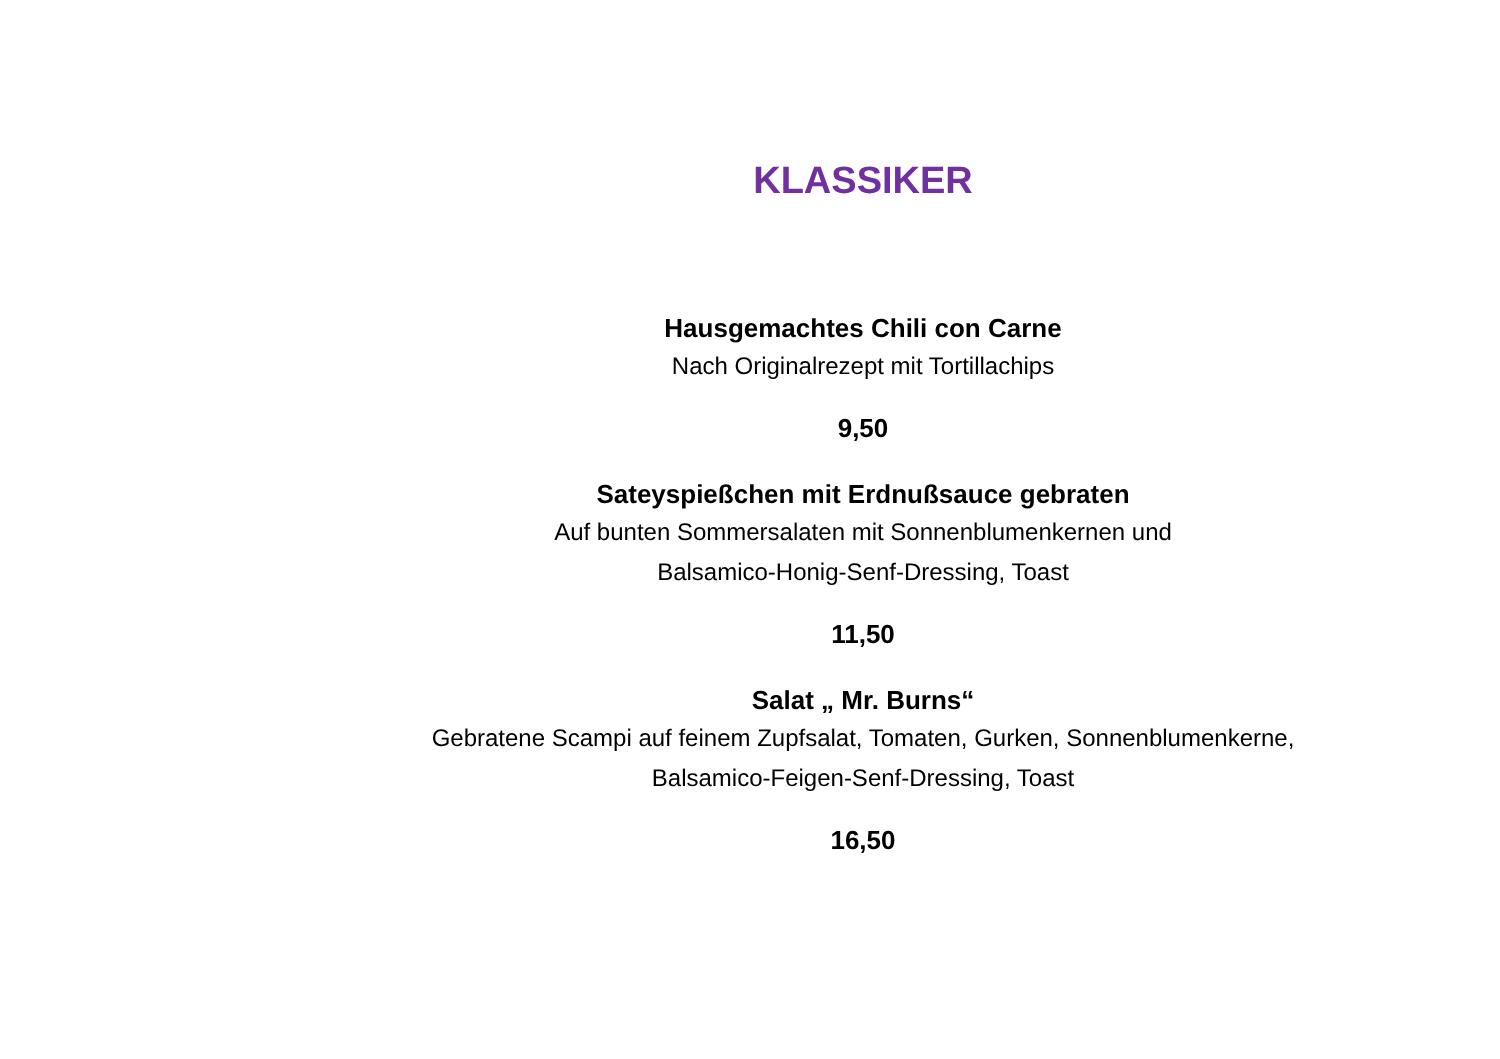KLASSIKER
Hausgemachtes Chili con Carne
Nach Originalrezept mit Tortillachips
9,50
Sateyspießchen mit Erdnußsauce gebraten
Auf bunten Sommersalaten mit Sonnenblumenkernen und
Balsamico-Honig-Senf-Dressing, Toast
11,50
Salat „ Mr. Burns“
Gebratene Scampi auf feinem Zupfsalat, Tomaten, Gurken, Sonnenblumenkerne,
Balsamico-Feigen-Senf-Dressing, Toast
16,50